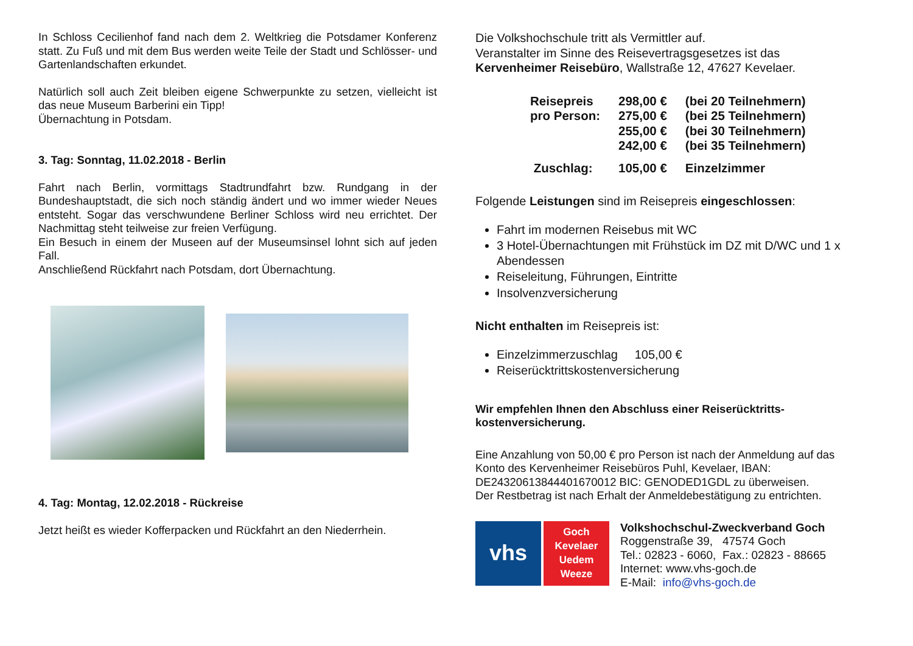In Schloss Cecilienhof fand nach dem 2. Weltkrieg die Potsdamer Konferenz statt. Zu Fuß und mit dem Bus werden weite Teile der Stadt und Schlösser- und Gartenlandschaften erkundet.
Natürlich soll auch Zeit bleiben eigene Schwerpunkte zu setzen, vielleicht ist das neue Museum Barberini ein Tipp!
Übernachtung in Potsdam.
3. Tag: Sonntag, 11.02.2018 - Berlin
Fahrt nach Berlin, vormittags Stadtrundfahrt bzw. Rundgang in der Bundeshauptstadt, die sich noch ständig ändert und wo immer wieder Neues entsteht. Sogar das verschwundene Berliner Schloss wird neu errichtet. Der Nachmittag steht teilweise zur freien Verfügung.
Ein Besuch in einem der Museen auf der Museumsinsel lohnt sich auf jeden Fall.
Anschließend Rückfahrt nach Potsdam, dort Übernachtung.
4. Tag: Montag, 12.02.2018 - Rückreise
Jetzt heißt es wieder Kofferpacken und Rückfahrt an den Niederrhein.
Die Volkshochschule tritt als Vermittler auf.
Veranstalter im Sinne des Reisevertragsgesetzes ist das Kervenheimer Reisebüro, Wallstraße 12, 47627 Kevelaer.
| Reisepreis | 298,00 € | (bei 20 Teilnehmern) |
| pro Person: | 275,00 € | (bei 25 Teilnehmern) |
| | 255,00 € | (bei 30 Teilnehmern) |
| | 242,00 € | (bei 35 Teilnehmern) |
| Zuschlag: | 105,00 € | Einzelzimmer |
Folgende Leistungen sind im Reisepreis eingeschlossen:
Fahrt im modernen Reisebus mit WC
3 Hotel-Übernachtungen mit Frühstück im DZ mit D/WC und 1 x Abendessen
Reiseleitung, Führungen, Eintritte
Insolvenzversicherung
Nicht enthalten im Reisepreis ist:
Einzelzimmerzuschlag 105,00 €
Reiserücktrittskostenversicherung
Wir empfehlen Ihnen den Abschluss einer Reiserücktritts-
kostenversicherung.
Eine Anzahlung von 50,00 € pro Person ist nach der Anmeldung auf das Konto des Kervenheimer Reisebüros Puhl, Kevelaer, IBAN: DE24320613844401670012 BIC: GENODED1GDL zu überweisen.
Der Restbetrag ist nach Erhalt der Anmeldebestätigung zu entrichten.
vhs
Goch
Kevelaer
Uedem
Weeze
Volkshochschul-Zweckverband Goch
Roggenstraße 39, 47574 Goch
Tel.: 02823 - 6060, Fax.: 02823 - 88665
Internet: www.vhs-goch.de
E-Mail: info@vhs-goch.de